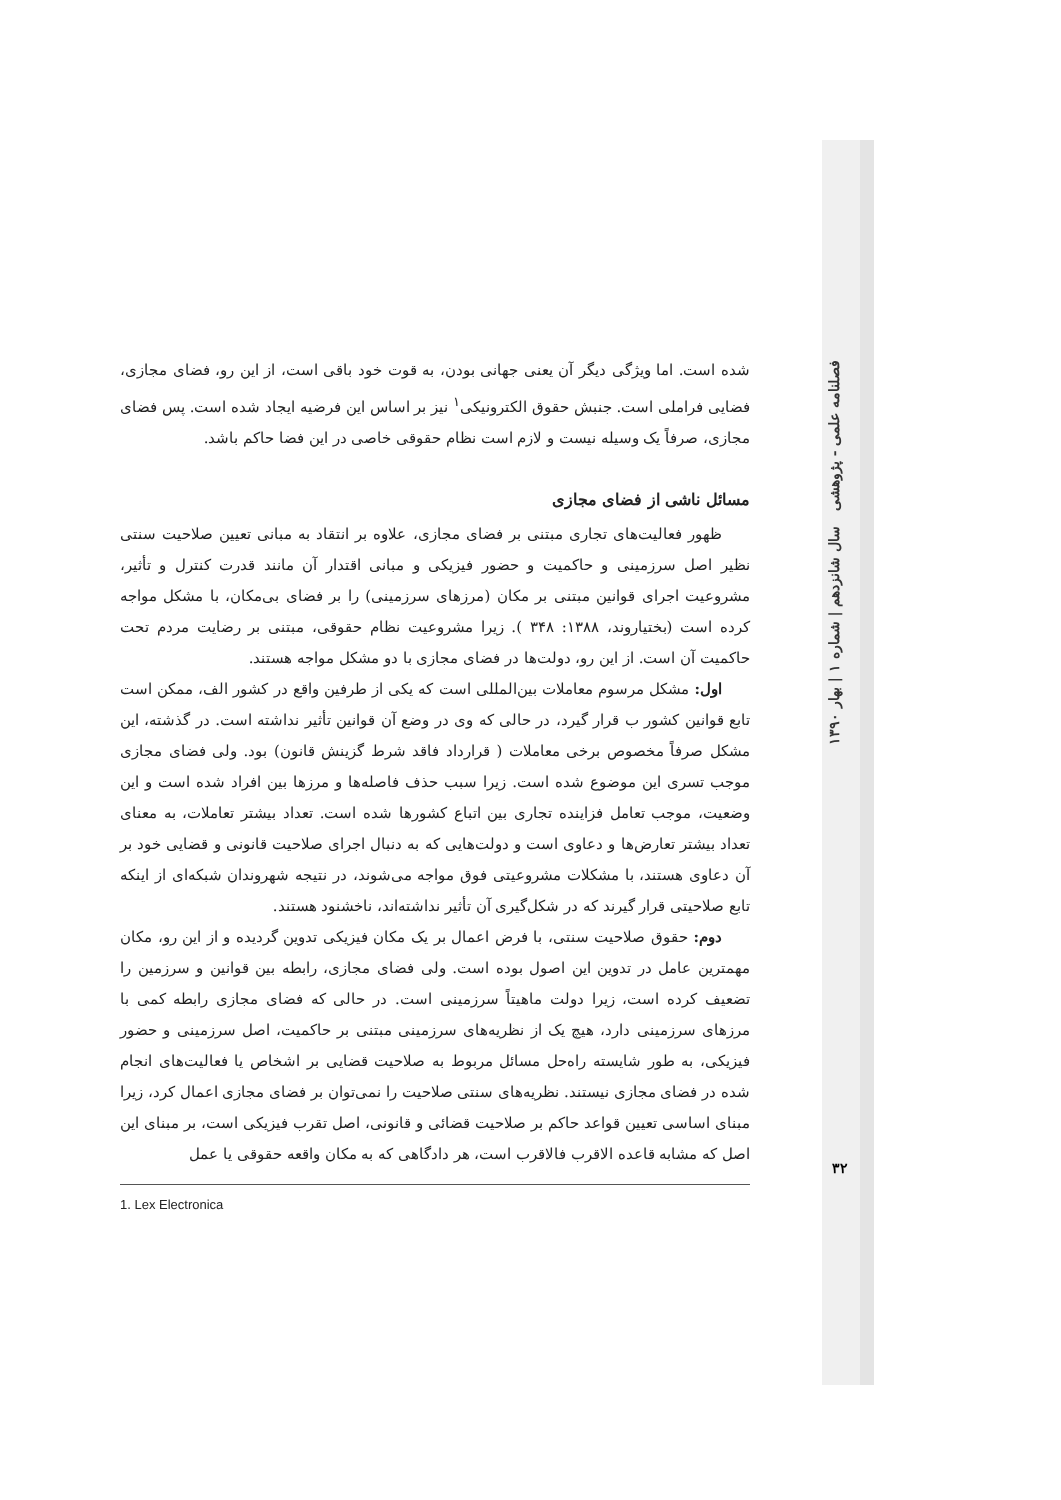شده است. اما ویژگی دیگر آن یعنی جهانی بودن، به قوت خود باقی است، از این رو، فضای مجازی، فضایی فراملی است. جنبش حقوق الکترونیکی<sup>۱</sup> نیز بر اساس این فرضیه ایجاد شده است. پس فضای مجازی، صرفاً یک وسیله نیست و لازم است نظام حقوقی خاصی در این فضا حاکم باشد.
مسائل ناشی از فضای مجازی
ظهور فعالیت‌های تجاری مبتنی بر فضای مجازی، علاوه بر انتقاد به مبانی تعیین صلاحیت سنتی نظیر اصل سرزمینی و حاکمیت و حضور فیزیکی و مبانی اقتدار آن مانند قدرت کنترل و تأثیر، مشروعیت اجرای قوانین مبتنی بر مکان (مرزهای سرزمینی) را بر فضای بی‌مکان، با مشکل مواجه کرده است (بختیاروند، ۱۳۸۸: ۳۴۸ ). زیرا مشروعیت نظام حقوقی، مبتنی بر رضایت مردم تحت حاکمیت آن است. از این رو، دولت‌ها در فضای مجازی با دو مشکل مواجه هستند.
اول: مشکل مرسوم معاملات بین‌المللی است که یکی از طرفین واقع در کشور الف، ممکن است تابع قوانین کشور ب قرار گیرد، در حالی که وی در وضع آن قوانین تأثیر نداشته است. در گذشته، این مشکل صرفاً مخصوص برخی معاملات ( قرارداد فاقد شرط گزینش قانون) بود. ولی فضای مجازی موجب تسری این موضوع شده است. زیرا سبب حذف فاصله‌ها و مرزها بین افراد شده است و این وضعیت، موجب تعامل فزاینده تجاری بین اتباع کشورها شده است. تعداد بیشتر تعاملات، به معنای تعداد بیشتر تعارض‌ها و دعاوی است و دولت‌هایی که به دنبال اجرای صلاحیت قانونی و قضایی خود بر آن دعاوی هستند، با مشکلات مشروعیتی فوق مواجه می‌شوند، در نتیجه شهروندان شبکه‌ای از اینکه تابع صلاحیتی قرار گیرند که در شکل‌گیری آن تأثیر نداشته‌اند، ناخشنود هستند.
دوم: حقوق صلاحیت سنتی، با فرض اعمال بر یک مکان فیزیکی تدوین گردیده و از این رو، مکان مهمترین عامل در تدوین این اصول بوده است. ولی فضای مجازی، رابطه بین قوانین و سرزمین را تضعیف کرده است، زیرا دولت ماهیتاً سرزمینی است. در حالی که فضای مجازی رابطه کمی با مرزهای سرزمینی دارد، هیچ یک از نظریه‌های سرزمینی مبتنی بر حاکمیت، اصل سرزمینی و حضور فیزیکی، به طور شایسته راه‌حل مسائل مربوط به صلاحیت قضایی بر اشخاص یا فعالیت‌های انجام شده در فضای مجازی نیستند. نظریه‌های سنتی صلاحیت را نمی‌توان بر فضای مجازی اعمال کرد، زیرا مبنای اساسی تعیین قواعد حاکم بر صلاحیت قضائی و قانونی، اصل تقرب فیزیکی است، بر مبنای این اصل که مشابه قاعده الاقرب فالاقرب است، هر دادگاهی که به مکان واقعه حقوقی یا عمل
1. Lex Electronica
فصلنامه علمی - پژوهشی سال شانزدهم | شماره ۱ | بهار ۱۳۹۰
۳۲